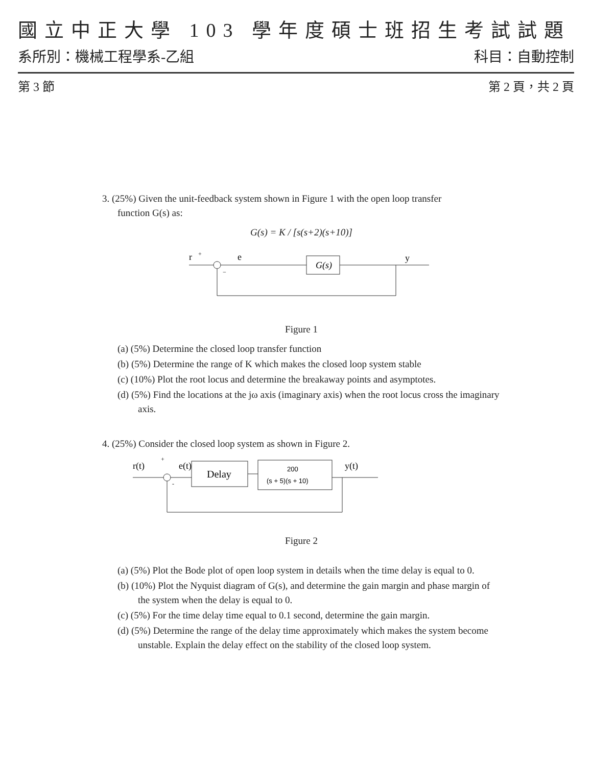國立中正大學 103 學年度碩士班招生考試試題
系所別：機械工程學系-乙組 科目：自動控制
第 3 節 第 2 頁，共 2 頁
3. (25%) Given the unit-feedback system shown in Figure 1 with the open loop transfer
function G(s) as:
G(s) = K / [s(s+2)(s+10)]
r
+
−
e
G(s)
y
Figure 1
(a) (5%) Determine the closed loop transfer function
(b) (5%) Determine the range of K which makes the closed loop system stable
(c) (10%) Plot the root locus and determine the breakaway points and asymptotes.
(d) (5%) Find the locations at the jω axis (imaginary axis) when the root locus cross the imaginary axis.
4. (25%) Consider the closed loop system as shown in Figure 2.
r(t)
+
-
e(t)
Delay
200
(s + 5)(s + 10)
y(t)
Figure 2
(a) (5%) Plot the Bode plot of open loop system in details when the time delay is equal to 0.
(b) (10%) Plot the Nyquist diagram of G(s), and determine the gain margin and phase margin of the system when the delay is equal to 0.
(c) (5%) For the time delay time equal to 0.1 second, determine the gain margin.
(d) (5%) Determine the range of the delay time approximately which makes the system become unstable. Explain the delay effect on the stability of the closed loop system.